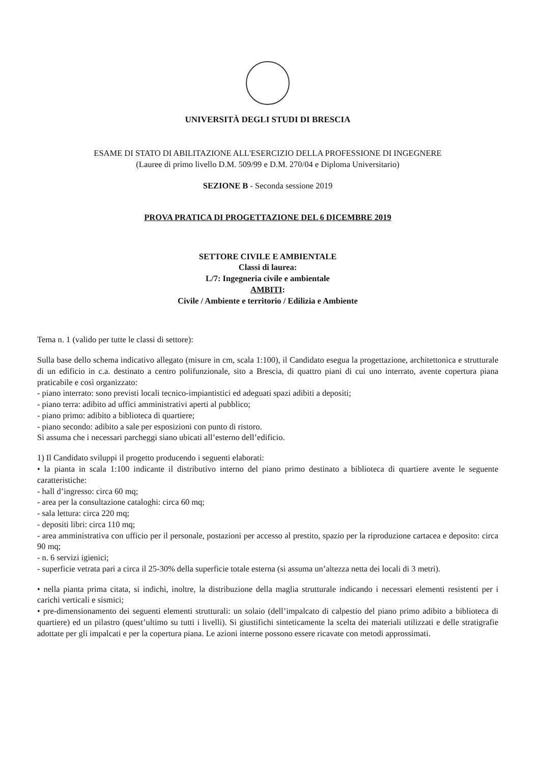UNIVERSITÀ DEGLI STUDI DI BRESCIA
ESAME DI STATO DI ABILITAZIONE ALL'ESERCIZIO DELLA PROFESSIONE DI INGEGNERE
(Lauree di primo livello D.M. 509/99 e D.M. 270/04 e Diploma Universitario)
SEZIONE B - Seconda sessione 2019
PROVA PRATICA DI PROGETTAZIONE DEL 6 DICEMBRE 2019
SETTORE CIVILE E AMBIENTALE
Classi di laurea:
L/7: Ingegneria civile e ambientale
AMBITI:
Civile / Ambiente e territorio / Edilizia e Ambiente
Tema n. 1 (valido per tutte le classi di settore):
Sulla base dello schema indicativo allegato (misure in cm, scala 1:100), il Candidato esegua la progettazione, architettonica e strutturale di un edificio in c.a. destinato a centro polifunzionale, sito a Brescia, di quattro piani di cui uno interrato, avente copertura piana praticabile e così organizzato:
- piano interrato: sono previsti locali tecnico-impiantistici ed adeguati spazi adibiti a depositi;
- piano terra: adibito ad uffici amministrativi aperti al pubblico;
- piano primo: adibito a biblioteca di quartiere;
- piano secondo: adibito a sale per esposizioni con punto di ristoro.
Si assuma che i necessari parcheggi siano ubicati all’esterno dell’edificio.
1) Il Candidato sviluppi il progetto producendo i seguenti elaborati:
• la pianta in scala 1:100 indicante il distributivo interno del piano primo destinato a biblioteca di quartiere avente le seguente caratteristiche:
- hall d’ingresso: circa 60 mq;
- area per la consultazione cataloghi: circa 60 mq;
- sala lettura: circa 220 mq;
- depositi libri: circa 110 mq;
- area amministrativa con ufficio per il personale, postazioni per accesso al prestito, spazio per la riproduzione cartacea e deposito: circa 90 mq;
- n. 6 servizi igienici;
- superficie vetrata pari a circa il 25-30% della superficie totale esterna (si assuma un’altezza netta dei locali di 3 metri).
• nella pianta prima citata, si indichi, inoltre, la distribuzione della maglia strutturale indicando i necessari elementi resistenti per i carichi verticali e sismici;
• pre-dimensionamento dei seguenti elementi strutturali: un solaio (dell’impalcato di calpestio del piano primo adibito a biblioteca di quartiere) ed un pilastro (quest’ultimo su tutti i livelli). Si giustifichi sinteticamente la scelta dei materiali utilizzati e delle stratigrafie adottate per gli impalcati e per la copertura piana. Le azioni interne possono essere ricavate con metodi approssimati.